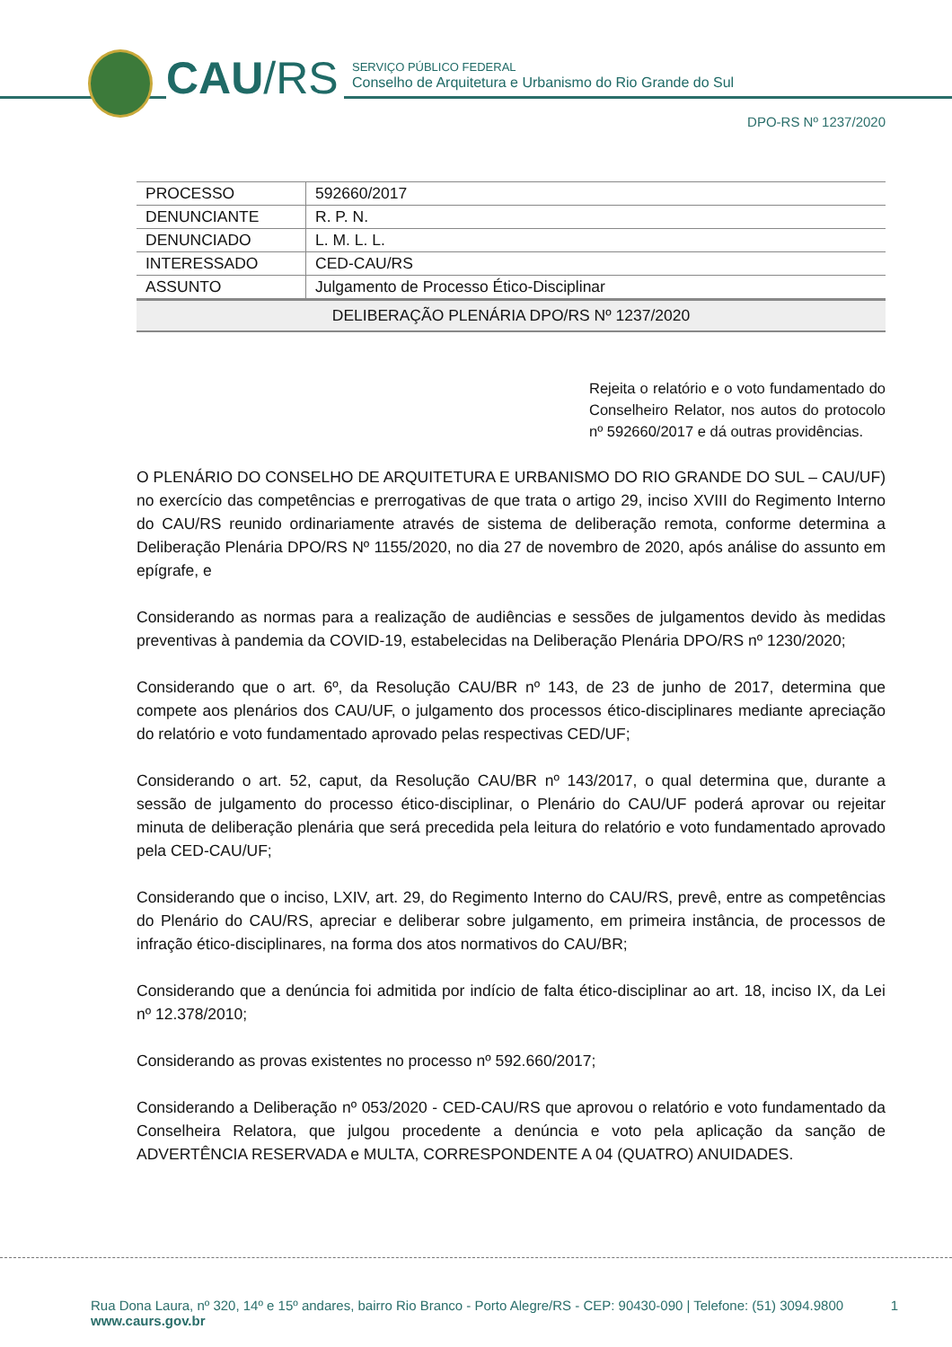CAU/RS
SERVIÇO PÚBLICO FEDERAL
Conselho de Arquitetura e Urbanismo do Rio Grande do Sul
DPO-RS Nº 1237/2020
| PROCESSO | 592660/2017 |
| DENUNCIANTE | R. P. N. |
| DENUNCIADO | L. M. L. L. |
| INTERESSADO | CED-CAU/RS |
| ASSUNTO | Julgamento de Processo Ético-Disciplinar |
DELIBERAÇÃO PLENÁRIA DPO/RS Nº 1237/2020
Rejeita o relatório e o voto fundamentado do Conselheiro Relator, nos autos do protocolo nº 592660/2017 e dá outras providências.
O PLENÁRIO DO CONSELHO DE ARQUITETURA E URBANISMO DO RIO GRANDE DO SUL – CAU/UF) no exercício das competências e prerrogativas de que trata o artigo 29, inciso XVIII do Regimento Interno do CAU/RS reunido ordinariamente através de sistema de deliberação remota, conforme determina a Deliberação Plenária DPO/RS Nº 1155/2020, no dia 27 de novembro de 2020, após análise do assunto em epígrafe, e
Considerando as normas para a realização de audiências e sessões de julgamentos devido às medidas preventivas à pandemia da COVID-19, estabelecidas na Deliberação Plenária DPO/RS nº 1230/2020;
Considerando que o art. 6º, da Resolução CAU/BR nº 143, de 23 de junho de 2017, determina que compete aos plenários dos CAU/UF, o julgamento dos processos ético-disciplinares mediante apreciação do relatório e voto fundamentado aprovado pelas respectivas CED/UF;
Considerando o art. 52, caput, da Resolução CAU/BR nº 143/2017, o qual determina que, durante a sessão de julgamento do processo ético-disciplinar, o Plenário do CAU/UF poderá aprovar ou rejeitar minuta de deliberação plenária que será precedida pela leitura do relatório e voto fundamentado aprovado pela CED-CAU/UF;
Considerando que o inciso, LXIV, art. 29, do Regimento Interno do CAU/RS, prevê, entre as competências do Plenário do CAU/RS, apreciar e deliberar sobre julgamento, em primeira instância, de processos de infração ético-disciplinares, na forma dos atos normativos do CAU/BR;
Considerando que a denúncia foi admitida por indício de falta ético-disciplinar ao art. 18, inciso IX, da Lei nº 12.378/2010;
Considerando as provas existentes no processo nº 592.660/2017;
Considerando a Deliberação nº 053/2020 - CED-CAU/RS que aprovou o relatório e voto fundamentado da Conselheira Relatora, que julgou procedente a denúncia e voto pela aplicação da sanção de ADVERTÊNCIA RESERVADA e MULTA, CORRESPONDENTE A 04 (QUATRO) ANUIDADES.
Rua Dona Laura, nº 320, 14º e 15º andares, bairro Rio Branco - Porto Alegre/RS - CEP: 90430-090 | Telefone: (51) 3094.9800 1
www.caurs.gov.br